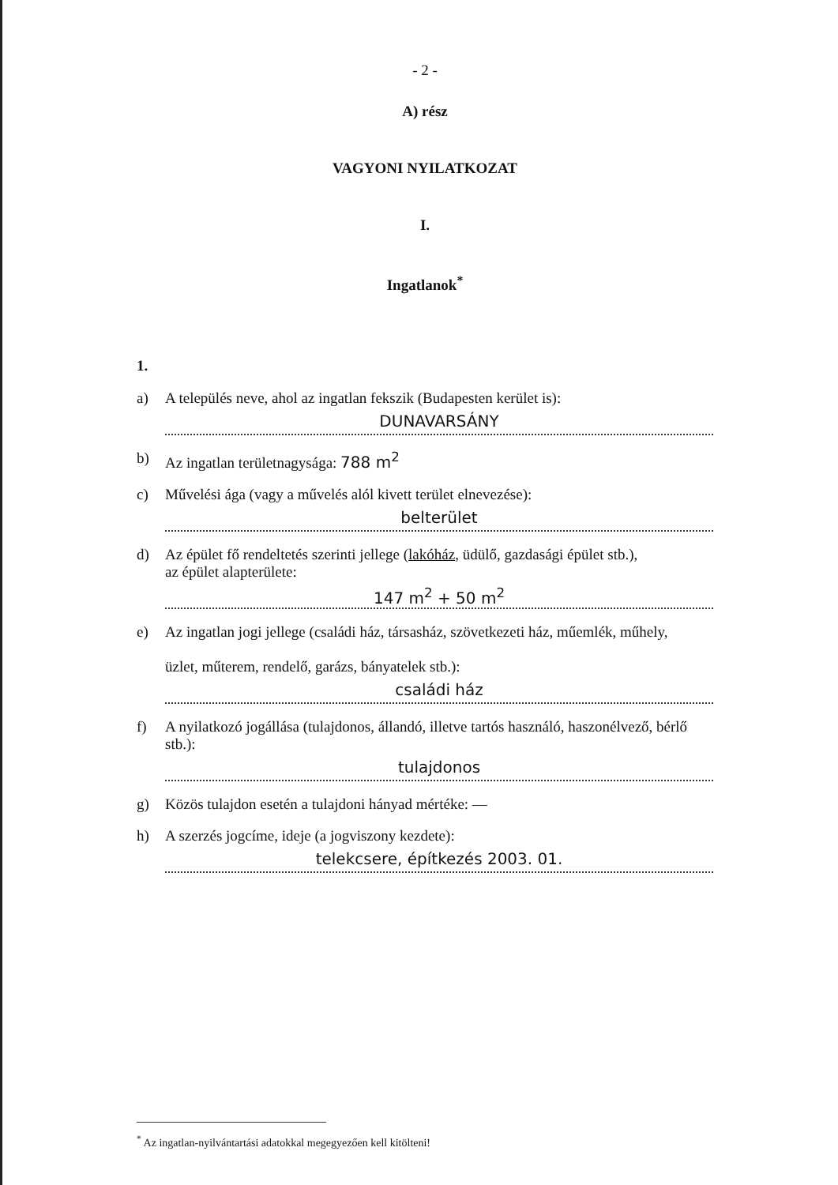- 2 -
A) rész
VAGYONI NYILATKOZAT
I.
Ingatlanok<sup>*</sup>
1.
a) A település neve, ahol az ingatlan fekszik (Budapesten kerület is):
DUNAVARSÁNY
b) Az ingatlan területnagysága: 788 m<sup>2</sup>
c) Művelési ága (vagy a művelés alól kivett terület elnevezése):
belterület
d) Az épület fő rendeltetés szerinti jellege (lakóház, üdülő, gazdasági épület stb.),
az épület alapterülete:
147 m<sup>2</sup> + 50 m<sup>2</sup>
e) Az ingatlan jogi jellege (családi ház, társasház, szövetkezeti ház, műemlék, műhely,
üzlet, műterem, rendelő, garázs, bányatelek stb.):
családi ház
f) A nyilatkozó jogállása (tulajdonos, állandó, illetve tartós használó, haszonélvező, bérlő stb.):
tulajdonos
g) Közös tulajdon esetén a tulajdoni hányad mértéke: —
h) A szerzés jogcíme, ideje (a jogviszony kezdete):
telekcsere, építkezés 2003. 01.
<sup>*</sup> Az ingatlan-nyilvántartási adatokkal megegyezően kell kitölteni!